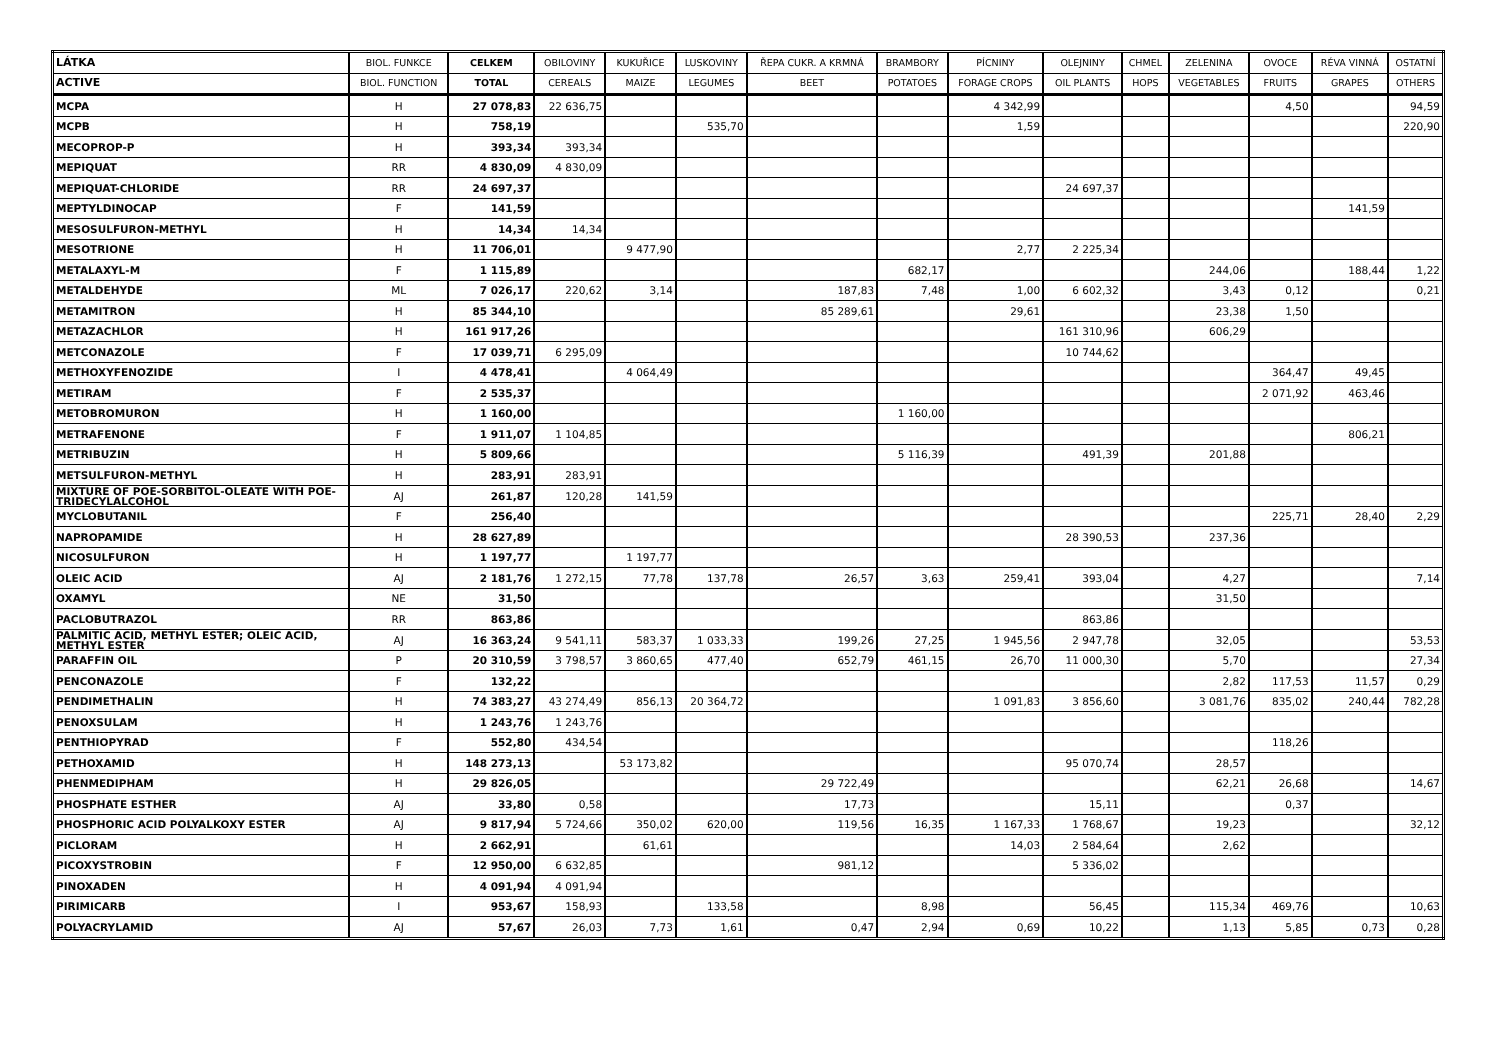| LÁTKA | BIOL. FUNKCE | CELKEM | OBILOVINY | KUKUŘICE | LUSKOVINY | ŘEPA CUKR. A KRMNÁ | BRAMBORY | PÍCNINY | OLEJNINY | CHMEL | ZELENINA | OVOCE | RÉVA VINNÁ | OSTATNÍ |
| --- | --- | --- | --- | --- | --- | --- | --- | --- | --- | --- | --- | --- | --- | --- |
| ACTIVE | BIOL. FUNCTION | TOTAL | CEREALS | MAIZE | LEGUMES | BEET | POTATOES | FORAGE CROPS | OIL PLANTS | HOPS | VEGETABLES | FRUITS | GRAPES | OTHERS |
| MCPA | H | 27 078,83 | 22 636,75 | | | | | 4 342,99 | | | | 4,50 | | 94,59 |
| MCPB | H | 758,19 | | | 535,70 | | | 1,59 | | | | | | 220,90 |
| MECOPROP-P | H | 393,34 | 393,34 | | | | | | | | | | | |
| MEPIQUAT | RR | 4 830,09 | 4 830,09 | | | | | | | | | | | |
| MEPIQUAT-CHLORIDE | RR | 24 697,37 | | | | | | | 24 697,37 | | | | | |
| MEPTYLDINOCAP | F | 141,59 | | | | | | | | | | | 141,59 | |
| MESOSULFURON-METHYL | H | 14,34 | 14,34 | | | | | | | | | | | |
| MESOTRIONE | H | 11 706,01 | | 9 477,90 | | | | 2,77 | 2 225,34 | | | | | |
| METALAXYL-M | F | 1 115,89 | | | | | 682,17 | | | | 244,06 | | 188,44 | 1,22 |
| METALDEHYDE | ML | 7 026,17 | 220,62 | 3,14 | | 187,83 | 7,48 | 1,00 | 6 602,32 | | 3,43 | 0,12 | | 0,21 |
| METAMITRON | H | 85 344,10 | | | | 85 289,61 | | 29,61 | | | 23,38 | 1,50 | | |
| METAZACHLOR | H | 161 917,26 | | | | | | | 161 310,96 | | 606,29 | | | |
| METCONAZOLE | F | 17 039,71 | 6 295,09 | | | | | | 10 744,62 | | | | | |
| METHOXYFENOZIDE | I | 4 478,41 | | 4 064,49 | | | | | | | | 364,47 | 49,45 | |
| METIRAM | F | 2 535,37 | | | | | | | | | | 2 071,92 | 463,46 | |
| METOBROMURON | H | 1 160,00 | | | | | 1 160,00 | | | | | | | |
| METRAFENONE | F | 1 911,07 | 1 104,85 | | | | | | | | | | 806,21 | |
| METRIBUZIN | H | 5 809,66 | | | | | 5 116,39 | | 491,39 | | 201,88 | | | |
| METSULFURON-METHYL | H | 283,91 | 283,91 | | | | | | | | | | | |
| MIXTURE OF POE-SORBITOL-OLEATE WITH POE-TRIDECYLALCOHOL | AJ | 261,87 | 120,28 | 141,59 | | | | | | | | | | |
| MYCLOBUTANIL | F | 256,40 | | | | | | | | | | 225,71 | 28,40 | 2,29 |
| NAPROPAMIDE | H | 28 627,89 | | | | | | | 28 390,53 | | 237,36 | | | |
| NICOSULFURON | H | 1 197,77 | | 1 197,77 | | | | | | | | | | |
| OLEIC ACID | AJ | 2 181,76 | 1 272,15 | 77,78 | 137,78 | 26,57 | 3,63 | 259,41 | 393,04 | | 4,27 | | | 7,14 |
| OXAMYL | NE | 31,50 | | | | | | | | | 31,50 | | | |
| PACLOBUTRAZOL | RR | 863,86 | | | | | | | 863,86 | | | | | |
| PALMITIC ACID, METHYL ESTER; OLEIC ACID, METHYL ESTER | AJ | 16 363,24 | 9 541,11 | 583,37 | 1 033,33 | 199,26 | 27,25 | 1 945,56 | 2 947,78 | | 32,05 | | | 53,53 |
| PARAFFIN OIL | P | 20 310,59 | 3 798,57 | 3 860,65 | 477,40 | 652,79 | 461,15 | 26,70 | 11 000,30 | | 5,70 | | | 27,34 |
| PENCONAZOLE | F | 132,22 | | | | | | | | | 2,82 | 117,53 | 11,57 | 0,29 |
| PENDIMETHALIN | H | 74 383,27 | 43 274,49 | 856,13 | 20 364,72 | | | 1 091,83 | 3 856,60 | | 3 081,76 | 835,02 | 240,44 | 782,28 |
| PENOXSULAM | H | 1 243,76 | 1 243,76 | | | | | | | | | | | |
| PENTHIOPYRAD | F | 552,80 | 434,54 | | | | | | | | | 118,26 | | |
| PETHOXAMID | H | 148 273,13 | | 53 173,82 | | | | | 95 070,74 | | 28,57 | | | |
| PHENMEDIPHAM | H | 29 826,05 | | | | 29 722,49 | | | | | 62,21 | 26,68 | | 14,67 |
| PHOSPHATE ESTHER | AJ | 33,80 | 0,58 | | | 17,73 | | | 15,11 | | | 0,37 | | |
| PHOSPHORIC ACID POLYALKOXY ESTER | AJ | 9 817,94 | 5 724,66 | 350,02 | 620,00 | 119,56 | 16,35 | 1 167,33 | 1 768,67 | | 19,23 | | | 32,12 |
| PICLORAM | H | 2 662,91 | | 61,61 | | | | 14,03 | 2 584,64 | | 2,62 | | | |
| PICOXYSTROBIN | F | 12 950,00 | 6 632,85 | | | 981,12 | | | 5 336,02 | | | | | |
| PINOXADEN | H | 4 091,94 | 4 091,94 | | | | | | | | | | | |
| PIRIMICARB | I | 953,67 | 158,93 | | 133,58 | | 8,98 | | 56,45 | | 115,34 | 469,76 | | 10,63 |
| POLYACRYLAMID | AJ | 57,67 | 26,03 | 7,73 | 1,61 | 0,47 | 2,94 | 0,69 | 10,22 | | 1,13 | 5,85 | 0,73 | 0,28 |